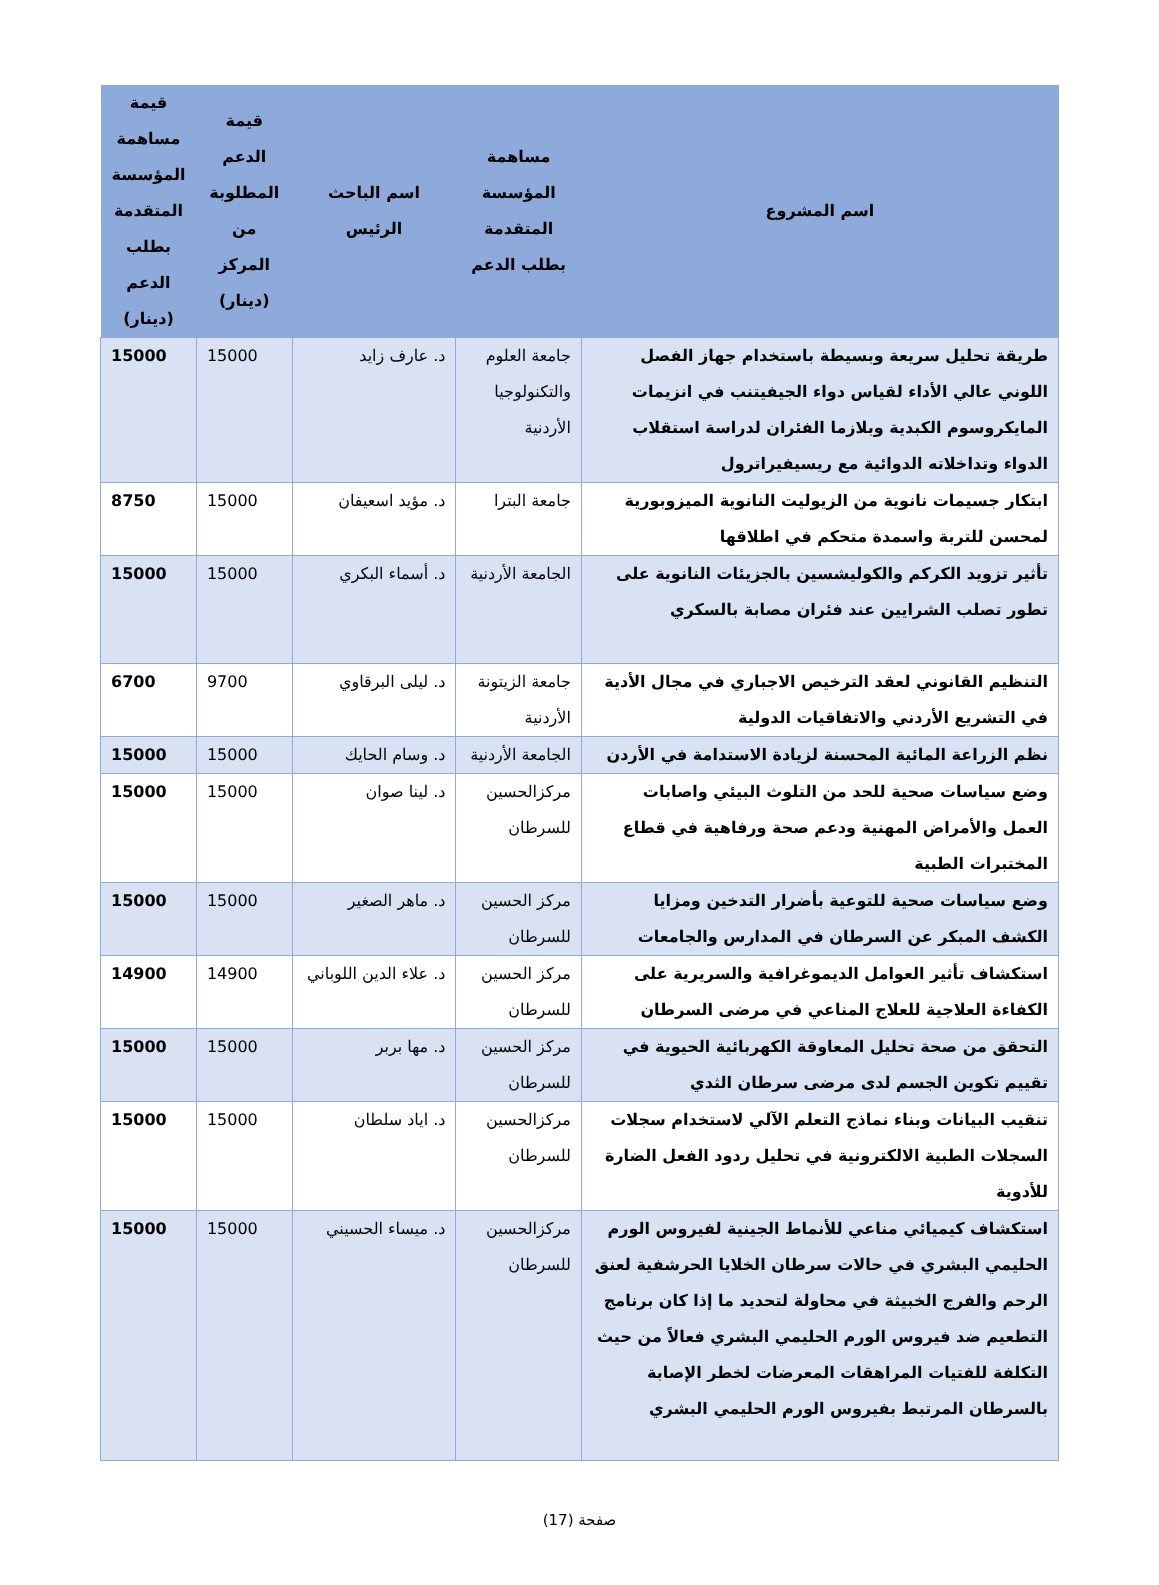| اسم المشروع | مساهمة المؤسسة المتقدمة بطلب الدعم | اسم الباحث الرئيس | قيمة الدعم المطلوبة من المركز (دينار) | قيمة مساهمة المؤسسة المتقدمة بطلب الدعم (دينار) |
| --- | --- | --- | --- | --- |
| طريقة تحليل سريعة وبسيطة باستخدام جهاز الفصل اللوني عالي الأداء لقياس دواء الجيفيتنب في انزيمات المايكروسوم الكبدية وبلازما الفئران لدراسة استقلاب الدواء وتداخلاته الدوائية مع ريسيفيراترول | جامعة العلوم والتكنولوجيا الأردنية | د. عارف زايد | 15000 | 15000 |
| ابتكار جسيمات نانوية من الزيوليت النانوية الميزوبورية لمحسن للتربة واسمدة متحكم في اطلاقها | جامعة البترا | د. مؤيد اسعيفان | 15000 | 8750 |
| تأثير تزويد الكركم والكوليشسين بالجزيئات النانوية على تطور تصلب الشرايين عند فئران مصابة بالسكري | الجامعة الأردنية | د. أسماء البكري | 15000 | 15000 |
| التنظيم القانوني لعقد الترخيص الاجباري في مجال الأدية في التشريع الأردني والاتفاقيات الدولية | جامعة الزيتونة الأردنية | د. ليلى البرقاوي | 9700 | 6700 |
| نظم الزراعة المائية المحسنة لزيادة الاستدامة في الأردن | الجامعة الأردنية | د. وسام الحايك | 15000 | 15000 |
| وضع سياسات صحية للحد من التلوث البيئي واصابات العمل والأمراض المهنية ودعم صحة ورفاهية في قطاع المختبرات الطبية | مركزالحسين للسرطان | د. لينا صوان | 15000 | 15000 |
| وضع سياسات صحية للتوعية بأضرار التدخين ومزايا الكشف المبكر عن السرطان في المدارس والجامعات | مركز الحسين للسرطان | د. ماهر الصغير | 15000 | 15000 |
| استكشاف تأثير العوامل الديموغرافية والسريرية على الكفاءة العلاجية للعلاج المناعي في مرضى السرطان | مركز الحسين للسرطان | د. علاء الدين اللوباني | 14900 | 14900 |
| التحقق من صحة تحليل المعاوقة الكهربائية الحيوية في تقييم تكوين الجسم لدى مرضى سرطان الثدي | مركز الحسين للسرطان | د. مها بربر | 15000 | 15000 |
| تنقيب البيانات وبناء نماذج التعلم الآلي لاستخدام سجلات السجلات الطبية الالكترونية في تحليل ردود الفعل الضارة للأدوية | مركزالحسين للسرطان | د. اياد سلطان | 15000 | 15000 |
| استكشاف كيميائي مناعي للأنماط الجينية لفيروس الورم الحليمي البشري في حالات سرطان الخلايا الحرشفية لعنق الرحم والفرج الخبيثة في محاولة لتحديد ما إذا كان برنامج التطعيم ضد فيروس الورم الحليمي البشري فعالاً من حيث التكلفة للفتيات المراهقات المعرضات لخطر الإصابة بالسرطان المرتبط بفيروس الورم الحليمي البشري | مركزالحسين للسرطان | د. ميساء الحسيني | 15000 | 15000 |
صفحة (17)